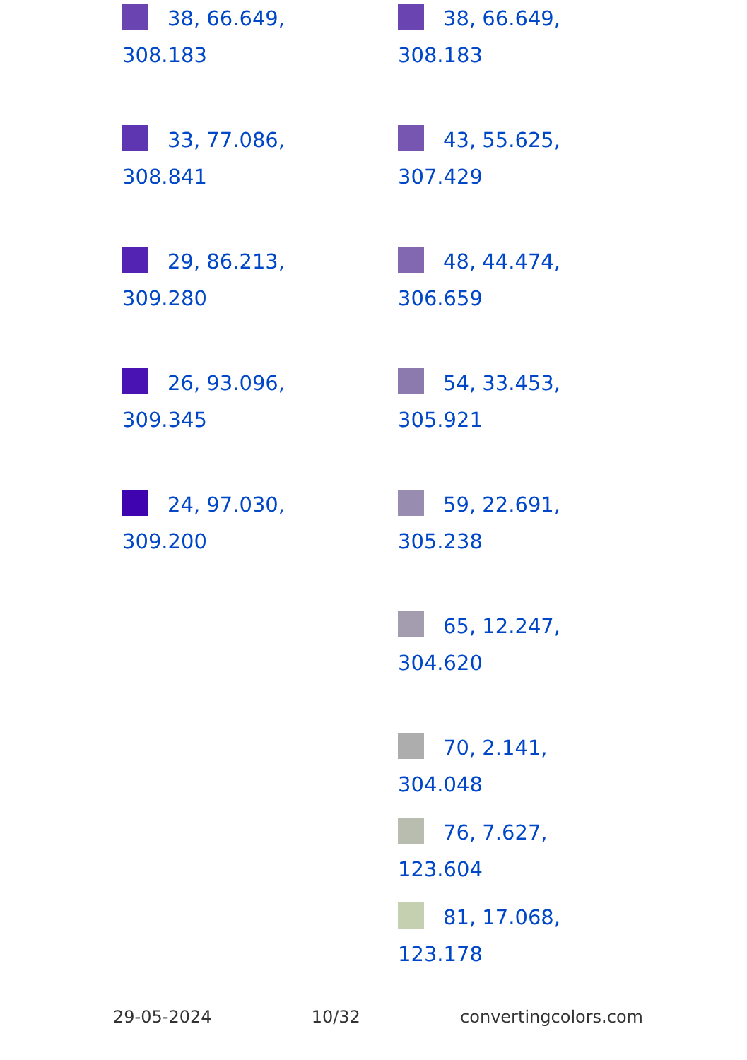38, 66.649, 308.183
33, 77.086, 308.841
29, 86.213, 309.280
26, 93.096, 309.345
24, 97.030, 309.200
38, 66.649, 308.183
43, 55.625, 307.429
48, 44.474, 306.659
54, 33.453, 305.921
59, 22.691, 305.238
65, 12.247, 304.620
70, 2.141, 304.048
76, 7.627, 123.604
81, 17.068, 123.178
29-05-2024 10/32 convertingcolors.com